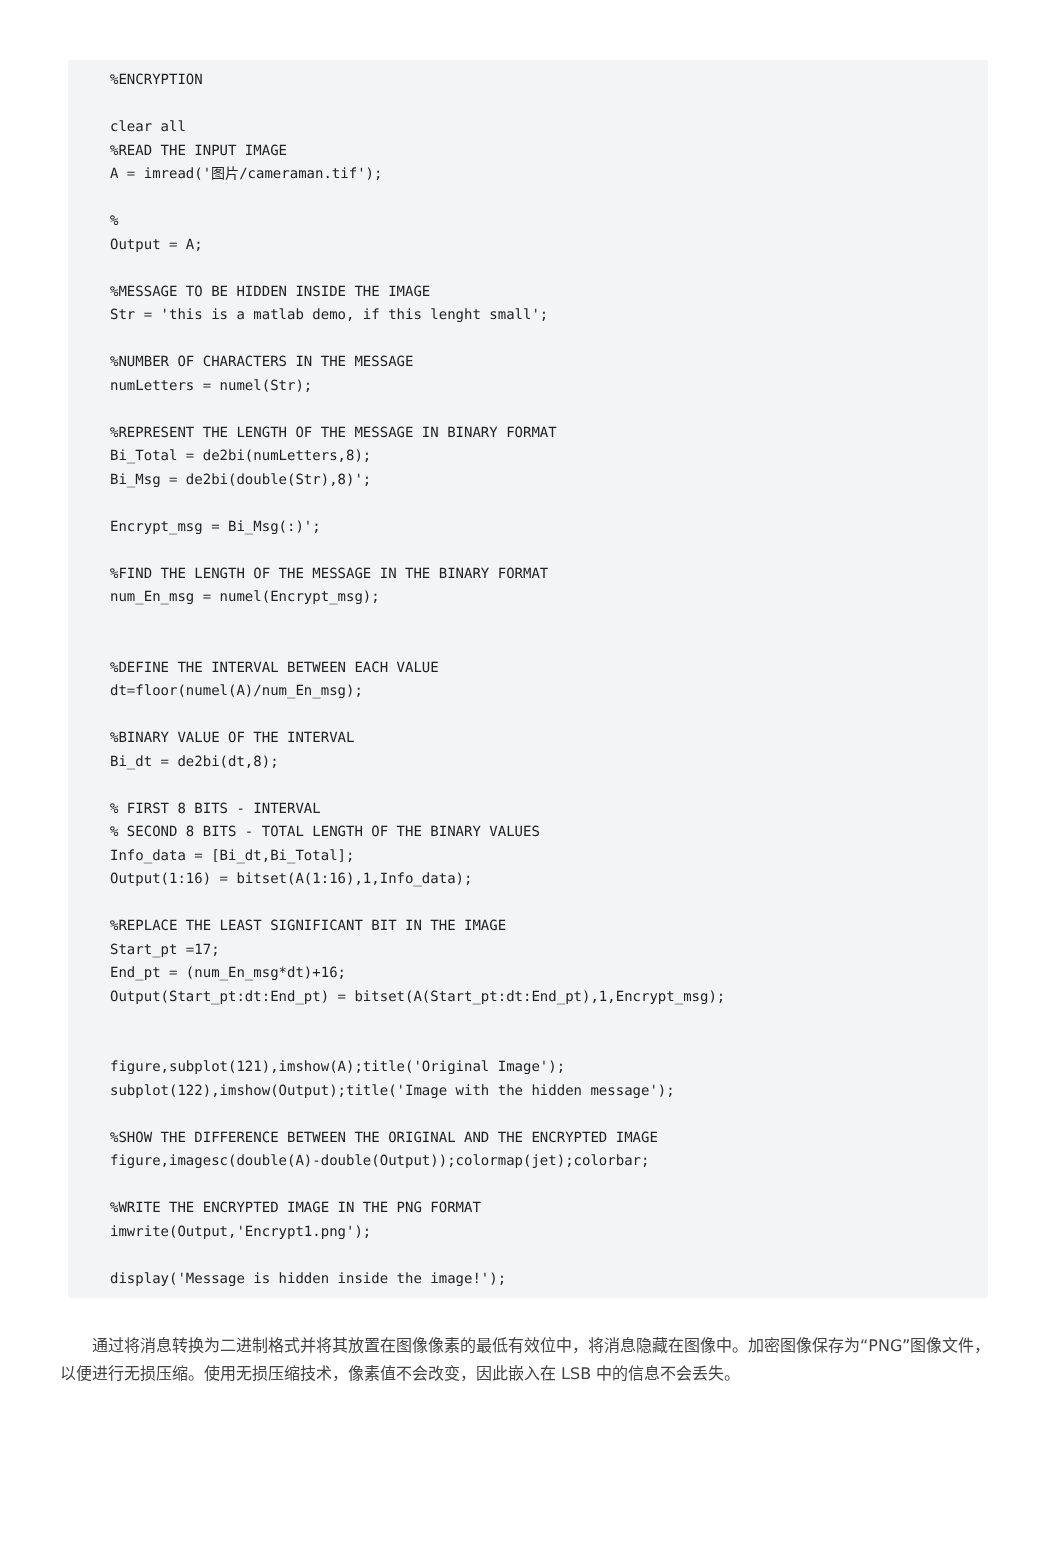%ENCRYPTION

clear all
%READ THE INPUT IMAGE
A = imread('图片/cameraman.tif');

%
Output = A;

%MESSAGE TO BE HIDDEN INSIDE THE IMAGE
Str = 'this is a matlab demo, if this lenght small';

%NUMBER OF CHARACTERS IN THE MESSAGE
numLetters = numel(Str);

%REPRESENT THE LENGTH OF THE MESSAGE IN BINARY FORMAT
Bi_Total = de2bi(numLetters,8);
Bi_Msg = de2bi(double(Str),8)';

Encrypt_msg = Bi_Msg(:)';

%FIND THE LENGTH OF THE MESSAGE IN THE BINARY FORMAT
num_En_msg = numel(Encrypt_msg);


%DEFINE THE INTERVAL BETWEEN EACH VALUE
dt=floor(numel(A)/num_En_msg);

%BINARY VALUE OF THE INTERVAL
Bi_dt = de2bi(dt,8);

% FIRST 8 BITS - INTERVAL
% SECOND 8 BITS - TOTAL LENGTH OF THE BINARY VALUES
Info_data = [Bi_dt,Bi_Total];
Output(1:16) = bitset(A(1:16),1,Info_data);

%REPLACE THE LEAST SIGNIFICANT BIT IN THE IMAGE
Start_pt =17;
End_pt = (num_En_msg*dt)+16;
Output(Start_pt:dt:End_pt) = bitset(A(Start_pt:dt:End_pt),1,Encrypt_msg);


figure,subplot(121),imshow(A);title('Original Image');
subplot(122),imshow(Output);title('Image with the hidden message');

%SHOW THE DIFFERENCE BETWEEN THE ORIGINAL AND THE ENCRYPTED IMAGE
figure,imagesc(double(A)-double(Output));colormap(jet);colorbar;

%WRITE THE ENCRYPTED IMAGE IN THE PNG FORMAT
imwrite(Output,'Encrypt1.png');

display('Message is hidden inside the image!');
通过将消息转换为二进制格式并将其放置在图像像素的最低有效位中，将消息隐藏在图像中。加密图像保存为“PNG”图像文件，以便进行无损压缩。使用无损压缩技术，像素值不会改变，因此嵌入在 LSB 中的信息不会丢失。